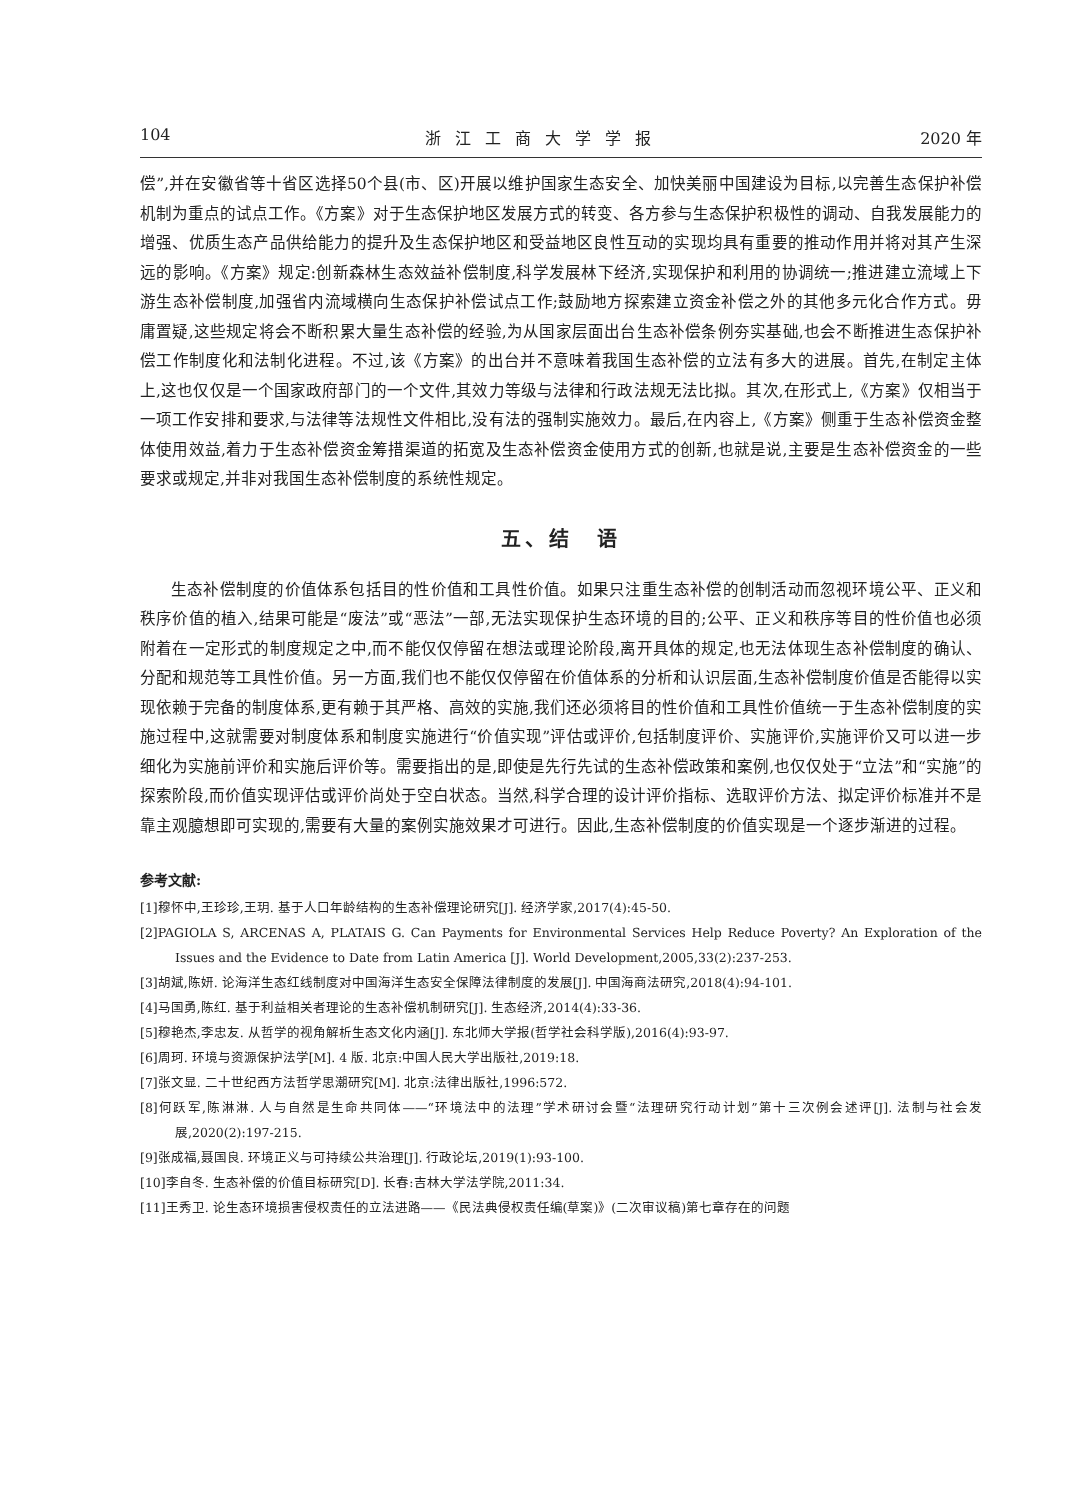104 浙江工商大学学报 2020 年
偿”,并在安徽省等十省区选择50个县(市、区)开展以维护国家生态安全、加快美丽中国建设为目标,以完善生态保护补偿机制为重点的试点工作。《方案》对于生态保护地区发展方式的转变、各方参与生态保护积极性的调动、自我发展能力的增强、优质生态产品供给能力的提升及生态保护地区和受益地区良性互动的实现均具有重要的推动作用并将对其产生深远的影响。《方案》规定:创新森林生态效益补偿制度,科学发展林下经济,实现保护和利用的协调统一;推进建立流域上下游生态补偿制度,加强省内流域横向生态保护补偿试点工作;鼓励地方探索建立资金补偿之外的其他多元化合作方式。毋庸置疑,这些规定将会不断积累大量生态补偿的经验,为从国家层面出台生态补偿条例夯实基础,也会不断推进生态保护补偿工作制度化和法制化进程。不过,该《方案》的出台并不意味着我国生态补偿的立法有多大的进展。首先,在制定主体上,这也仅仅是一个国家政府部门的一个文件,其效力等级与法律和行政法规无法比拟。其次,在形式上,《方案》仅相当于一项工作安排和要求,与法律等法规性文件相比,没有法的强制实施效力。最后,在内容上,《方案》侧重于生态补偿资金整体使用效益,着力于生态补偿资金筹措渠道的拓宽及生态补偿资金使用方式的创新,也就是说,主要是生态补偿资金的一些要求或规定,并非对我国生态补偿制度的系统性规定。
五、结　语
生态补偿制度的价值体系包括目的性价值和工具性价值。如果只注重生态补偿的创制活动而忽视环境公平、正义和秩序价值的植入,结果可能是“废法”或“恶法”一部,无法实现保护生态环境的目的;公平、正义和秩序等目的性价值也必须附着在一定形式的制度规定之中,而不能仅仅停留在想法或理论阶段,离开具体的规定,也无法体现生态补偿制度的确认、分配和规范等工具性价值。另一方面,我们也不能仅仅停留在价值体系的分析和认识层面,生态补偿制度价值是否能得以实现依赖于完备的制度体系,更有赖于其严格、高效的实施,我们还必须将目的性价值和工具性价值统一于生态补偿制度的实施过程中,这就需要对制度体系和制度实施进行“价值实现”评估或评价,包括制度评价、实施评价,实施评价又可以进一步细化为实施前评价和实施后评价等。需要指出的是,即使是先行先试的生态补偿政策和案例,也仅仅处于“立法”和“实施”的探索阶段,而价值实现评估或评价尚处于空白状态。当然,科学合理的设计评价指标、选取评价方法、拟定评价标准并不是靠主观臆想即可实现的,需要有大量的案例实施效果才可进行。因此,生态补偿制度的价值实现是一个逐步渐进的过程。
参考文献:
[1]穆怀中,王珍珍,王玥. 基于人口年龄结构的生态补偿理论研究[J]. 经济学家,2017(4):45-50.
[2]PAGIOLA S, ARCENAS A, PLATAIS G. Can Payments for Environmental Services Help Reduce Poverty? An Exploration of the Issues and the Evidence to Date from Latin America [J]. World Development,2005,33(2):237-253.
[3]胡斌,陈妍. 论海洋生态红线制度对中国海洋生态安全保障法律制度的发展[J]. 中国海商法研究,2018(4):94-101.
[4]马国勇,陈红. 基于利益相关者理论的生态补偿机制研究[J]. 生态经济,2014(4):33-36.
[5]穆艳杰,李忠友. 从哲学的视角解析生态文化内涵[J]. 东北师大学报(哲学社会科学版),2016(4):93-97.
[6]周珂. 环境与资源保护法学[M]. 4 版. 北京:中国人民大学出版社,2019:18.
[7]张文显. 二十世纪西方法哲学思潮研究[M]. 北京:法律出版社,1996:572.
[8]何跃军,陈淋淋. 人与自然是生命共同体——“环境法中的法理”学术研讨会暨“法理研究行动计划”第十三次例会述评[J]. 法制与社会发展,2020(2):197-215.
[9]张成福,聂国良. 环境正义与可持续公共治理[J]. 行政论坛,2019(1):93-100.
[10]李自冬. 生态补偿的价值目标研究[D]. 长春:吉林大学法学院,2011:34.
[11]王秀卫. 论生态环境损害侵权责任的立法进路——《民法典侵权责任编(草案)》(二次审议稿)第七章存在的问题